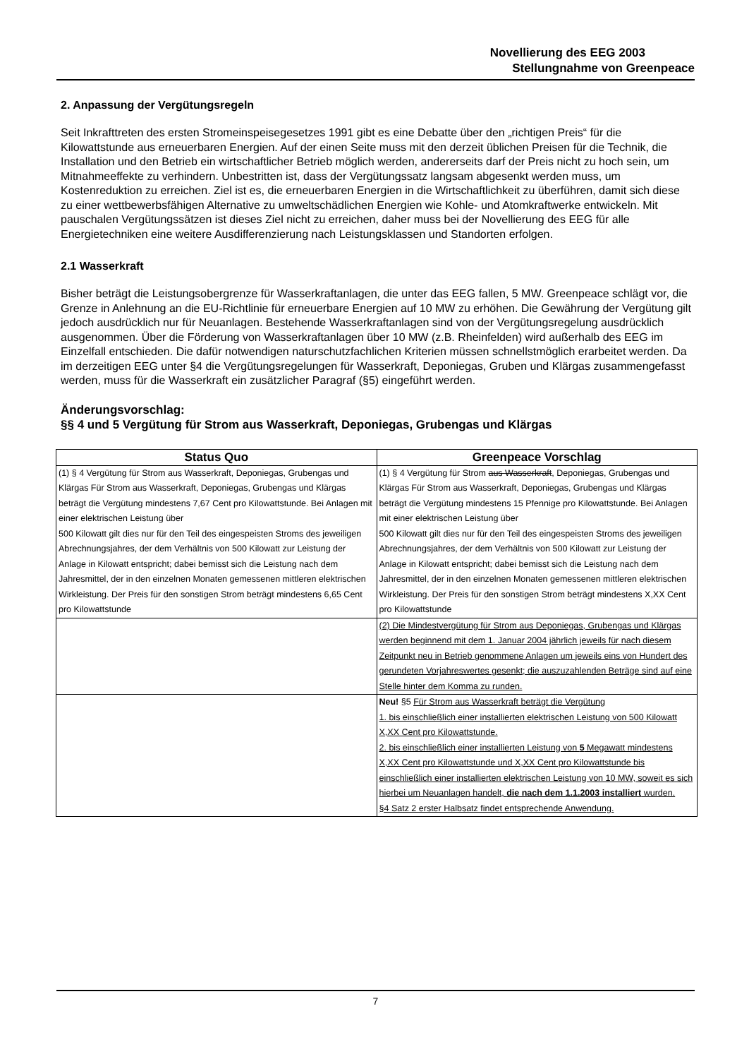Novellierung des EEG 2003
Stellungnahme von Greenpeace
2. Anpassung der Vergütungsregeln
Seit Inkrafttreten des ersten Stromeinspeisegesetzes 1991 gibt es eine Debatte über den „richtigen Preis“ für die Kilowattstunde aus erneuerbaren Energien. Auf der einen Seite muss mit den derzeit üblichen Preisen für die Technik, die Installation und den Betrieb ein wirtschaftlicher Betrieb möglich werden, andererseits darf der Preis nicht zu hoch sein, um Mitnahmeeffekte zu verhindern. Unbestritten ist, dass der Vergütungssatz langsam abgesenkt werden muss, um Kostenreduktion zu erreichen. Ziel ist es, die erneuerbaren Energien in die Wirtschaftlichkeit zu überführen, damit sich diese zu einer wettbewerbsfähigen Alternative zu umweltschädlichen Energien wie Kohle- und Atomkraftwerke entwickeln. Mit pauschalen Vergütungssätzen ist dieses Ziel nicht zu erreichen, daher muss bei der Novellierung des EEG für alle Energietechniken eine weitere Ausdifferenzierung nach Leistungsklassen und Standorten erfolgen.
2.1 Wasserkraft
Bisher beträgt die Leistungsobergrenze für Wasserkraftanlagen, die unter das EEG fallen, 5 MW. Greenpeace schlägt vor, die Grenze in Anlehnung an die EU-Richtlinie für erneuerbare Energien auf 10 MW zu erhöhen. Die Gewährung der Vergütung gilt jedoch ausdrücklich nur für Neuanlagen. Bestehende Wasserkraftanlagen sind von der Vergütungsregelung ausdrücklich ausgenommen. Über die Förderung von Wasserkraftanlagen über 10 MW (z.B. Rheinfelden) wird außerhalb des EEG im Einzelfall entschieden. Die dafür notwendigen naturschutzfachlichen Kriterien müssen schnellstmöglich erarbeitet werden. Da im derzeitigen EEG unter §4 die Vergütungsregelungen für Wasserkraft, Deponiegas, Gruben und Klärgas zusammengefasst werden, muss für die Wasserkraft ein zusätzlicher Paragraf (§5) eingeführt werden.
Änderungsvorschlag:
§§ 4 und 5 Vergütung für Strom aus Wasserkraft, Deponiegas, Grubengas und Klärgas
| Status Quo | Greenpeace Vorschlag |
| --- | --- |
| (1) § 4 Vergütung für Strom aus Wasserkraft, Deponiegas, Grubengas und Klärgas Für Strom aus Wasserkraft, Deponiegas, Grubengas und Klärgas beträgt die Vergütung mindestens 7,67 Cent pro Kilowattstunde. Bei Anlagen mit einer elektrischen Leistung über 500 Kilowatt gilt dies nur für den Teil des eingespeisten Stroms des jeweiligen Abrechnungsjahres, der dem Verhältnis von 500 Kilowatt zur Leistung der Anlage in Kilowatt entspricht; dabei bemisst sich die Leistung nach dem Jahresmittel, der in den einzelnen Monaten gemessenen mittleren elektrischen Wirkleistung. Der Preis für den sonstigen Strom beträgt mindestens 6,65 Cent pro Kilowattstunde | (1) § 4 Vergütung für Strom aus Wasserkraft , Deponiegas, Grubengas und Klärgas Für Strom aus Wasserkraft, Deponiegas, Grubengas und Klärgas beträgt die Vergütung mindestens 15 Pfennige pro Kilowattstunde. Bei Anlagen mit einer elektrischen Leistung über 500 Kilowatt gilt dies nur für den Teil des eingespeisten Stroms des jeweiligen Abrechnungsjahres, der dem Verhältnis von 500 Kilowatt zur Leistung der Anlage in Kilowatt entspricht; dabei bemisst sich die Leistung nach dem Jahresmittel, der in den einzelnen Monaten gemessenen mittleren elektrischen Wirkleistung. Der Preis für den sonstigen Strom beträgt mindestens X,XX Cent pro Kilowattstunde |
| | (2) Die Mindestvergütung für Strom aus Deponiegas, Grubengas und Klärgas werden beginnend mit dem 1. Januar 2004 jährlich jeweils für nach diesem Zeitpunkt neu in Betrieb genommene Anlagen um jeweils eins von Hundert des gerundeten Vorjahreswertes gesenkt; die auszuzahlenden Beträge sind auf eine Stelle hinter dem Komma zu runden. |
| | Neu! §5 Für Strom aus Wasserkraft beträgt die Vergütung 1. bis einschließlich einer installierten elektrischen Leistung von 500 Kilowatt X,XX Cent pro Kilowattstunde. 2. bis einschließlich einer installierten Leistung von 5 Megawatt mindestens X,XX Cent pro Kilowattstunde und X,XX Cent pro Kilowattstunde bis einschließlich einer installierten elektrischen Leistung von 10 MW, soweit es sich hierbei um Neuanlagen handelt, die nach dem 1.1.2003 installiert wurden. §4 Satz 2 erster Halbsatz findet entsprechende Anwendung. |
7